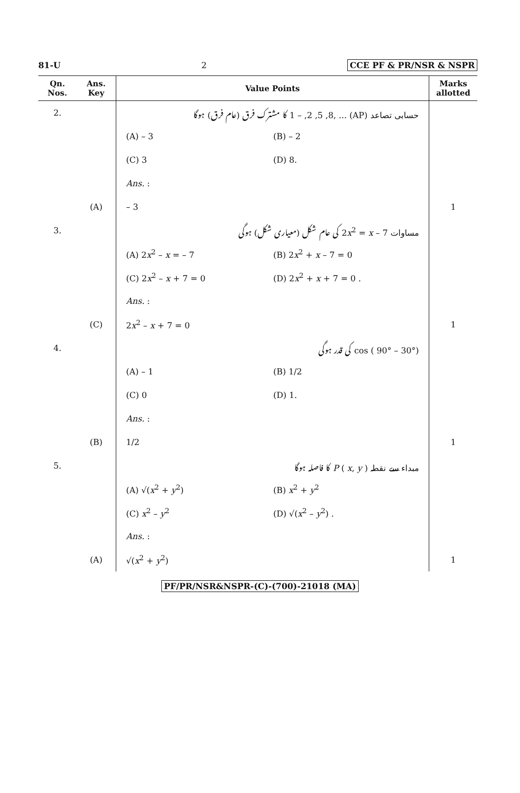81-U 2 CCE PF & PR/NSR & NSPR
| Qn. Nos. | Ans. Key | Value Points | Marks allotted |
| --- | --- | --- | --- |
| 2. | | حسابی تصاعد (AP) ... ,1 – ,2 ,5 ,8 کا مشترک فرق (عام فرق) ہوگا | |
| | | (A) – 3 (B) – 2 | |
| | | (C) 3 (D) 8. | |
| | | Ans. : | |
| | (A) | – 3 | 1 |
| 3. | | مساوات 2 x<sup>2</sup> = x – 7 کی عام شکل (معیاری شکل) ہوگی | |
| | | (A) 2 x<sup>2</sup> – x = – 7 (B) 2 x<sup>2</sup> + x – 7 = 0 | |
| | | (C) 2 x<sup>2</sup> – x + 7 = 0 (D) 2 x<sup>2</sup> + x + 7 = 0 . | |
| | | Ans. : | |
| | (C) | 2 x<sup>2</sup> – x + 7 = 0 | 1 |
| 4. | | cos ( 90° – 30°) کی قدر ہوگی | |
| | | (A) – 1 (B) 1/2 | |
| | | (C) 0 (D) 1. | |
| | | Ans. : | |
| | (B) | 1/2 | 1 |
| 5. | | مبداء سے نقطہ P ( x , y ) کا فاصلہ ہوگا | |
| | | (A) √( x<sup>2</sup> + y<sup>2</sup>) (B) x<sup>2</sup> + y<sup>2</sup> | |
| | | (C) x<sup>2</sup> – y<sup>2</sup> (D) √( x<sup>2</sup> – y<sup>2</sup>) . | |
| | | Ans. : | |
| | (A) | √( x<sup>2</sup> + y<sup>2</sup>) | 1 |
PF/PR/NSR&NSPR-(C)-(700)-21018 (MA)